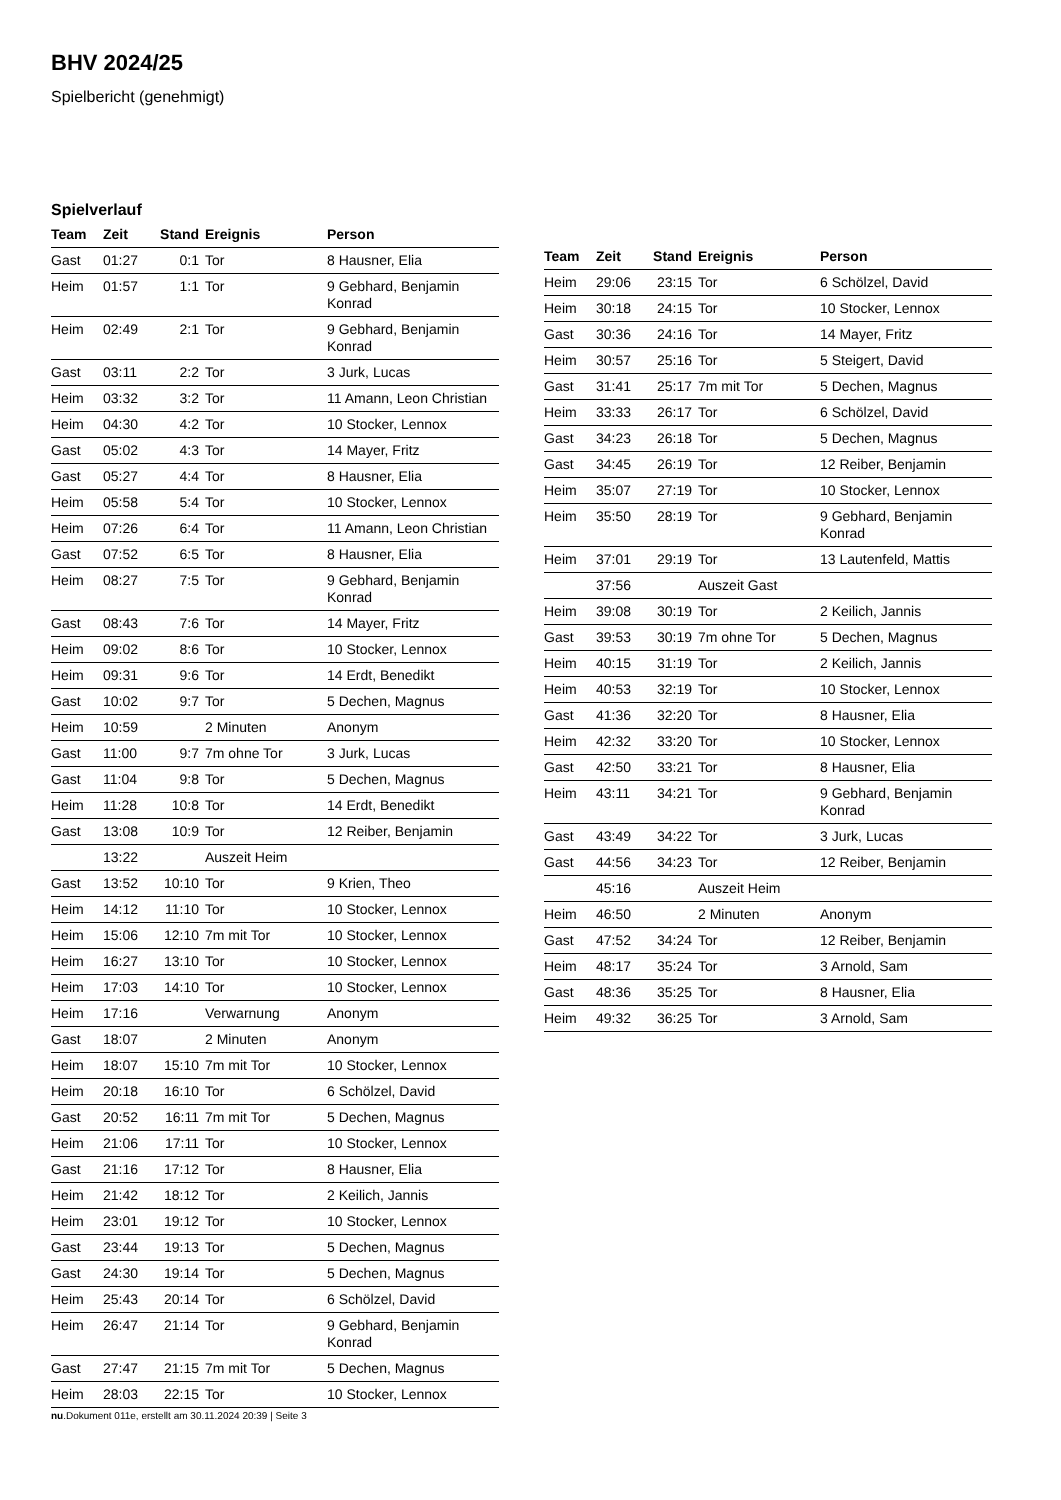BHV 2024/25
Spielbericht (genehmigt)
Spielverlauf
| Team | Zeit | Stand | Ereignis | Person |
| --- | --- | --- | --- | --- |
| Gast | 01:27 | 0:1 | Tor | 8 Hausner, Elia |
| Heim | 01:57 | 1:1 | Tor | 9 Gebhard, Benjamin Konrad |
| Heim | 02:49 | 2:1 | Tor | 9 Gebhard, Benjamin Konrad |
| Gast | 03:11 | 2:2 | Tor | 3 Jurk, Lucas |
| Heim | 03:32 | 3:2 | Tor | 11 Amann, Leon Christian |
| Heim | 04:30 | 4:2 | Tor | 10 Stocker, Lennox |
| Gast | 05:02 | 4:3 | Tor | 14 Mayer, Fritz |
| Gast | 05:27 | 4:4 | Tor | 8 Hausner, Elia |
| Heim | 05:58 | 5:4 | Tor | 10 Stocker, Lennox |
| Heim | 07:26 | 6:4 | Tor | 11 Amann, Leon Christian |
| Gast | 07:52 | 6:5 | Tor | 8 Hausner, Elia |
| Heim | 08:27 | 7:5 | Tor | 9 Gebhard, Benjamin Konrad |
| Gast | 08:43 | 7:6 | Tor | 14 Mayer, Fritz |
| Heim | 09:02 | 8:6 | Tor | 10 Stocker, Lennox |
| Heim | 09:31 | 9:6 | Tor | 14 Erdt, Benedikt |
| Gast | 10:02 | 9:7 | Tor | 5 Dechen, Magnus |
| Heim | 10:59 | | 2 Minuten | Anonym |
| Gast | 11:00 | 9:7 | 7m ohne Tor | 3 Jurk, Lucas |
| Gast | 11:04 | 9:8 | Tor | 5 Dechen, Magnus |
| Heim | 11:28 | 10:8 | Tor | 14 Erdt, Benedikt |
| Gast | 13:08 | 10:9 | Tor | 12 Reiber, Benjamin |
| | 13:22 | | Auszeit Heim | |
| Gast | 13:52 | 10:10 | Tor | 9 Krien, Theo |
| Heim | 14:12 | 11:10 | Tor | 10 Stocker, Lennox |
| Heim | 15:06 | 12:10 | 7m mit Tor | 10 Stocker, Lennox |
| Heim | 16:27 | 13:10 | Tor | 10 Stocker, Lennox |
| Heim | 17:03 | 14:10 | Tor | 10 Stocker, Lennox |
| Heim | 17:16 | | Verwarnung | Anonym |
| Gast | 18:07 | | 2 Minuten | Anonym |
| Heim | 18:07 | 15:10 | 7m mit Tor | 10 Stocker, Lennox |
| Heim | 20:18 | 16:10 | Tor | 6 Schölzel, David |
| Gast | 20:52 | 16:11 | 7m mit Tor | 5 Dechen, Magnus |
| Heim | 21:06 | 17:11 | Tor | 10 Stocker, Lennox |
| Gast | 21:16 | 17:12 | Tor | 8 Hausner, Elia |
| Heim | 21:42 | 18:12 | Tor | 2 Keilich, Jannis |
| Heim | 23:01 | 19:12 | Tor | 10 Stocker, Lennox |
| Gast | 23:44 | 19:13 | Tor | 5 Dechen, Magnus |
| Gast | 24:30 | 19:14 | Tor | 5 Dechen, Magnus |
| Heim | 25:43 | 20:14 | Tor | 6 Schölzel, David |
| Heim | 26:47 | 21:14 | Tor | 9 Gebhard, Benjamin Konrad |
| Gast | 27:47 | 21:15 | 7m mit Tor | 5 Dechen, Magnus |
| Heim | 28:03 | 22:15 | Tor | 10 Stocker, Lennox |
| Team | Zeit | Stand | Ereignis | Person |
| --- | --- | --- | --- | --- |
| Heim | 29:06 | 23:15 | Tor | 6 Schölzel, David |
| Heim | 30:18 | 24:15 | Tor | 10 Stocker, Lennox |
| Gast | 30:36 | 24:16 | Tor | 14 Mayer, Fritz |
| Heim | 30:57 | 25:16 | Tor | 5 Steigert, David |
| Gast | 31:41 | 25:17 | 7m mit Tor | 5 Dechen, Magnus |
| Heim | 33:33 | 26:17 | Tor | 6 Schölzel, David |
| Gast | 34:23 | 26:18 | Tor | 5 Dechen, Magnus |
| Gast | 34:45 | 26:19 | Tor | 12 Reiber, Benjamin |
| Heim | 35:07 | 27:19 | Tor | 10 Stocker, Lennox |
| Heim | 35:50 | 28:19 | Tor | 9 Gebhard, Benjamin Konrad |
| Heim | 37:01 | 29:19 | Tor | 13 Lautenfeld, Mattis |
| | 37:56 | | Auszeit Gast | |
| Heim | 39:08 | 30:19 | Tor | 2 Keilich, Jannis |
| Gast | 39:53 | 30:19 | 7m ohne Tor | 5 Dechen, Magnus |
| Heim | 40:15 | 31:19 | Tor | 2 Keilich, Jannis |
| Heim | 40:53 | 32:19 | Tor | 10 Stocker, Lennox |
| Gast | 41:36 | 32:20 | Tor | 8 Hausner, Elia |
| Heim | 42:32 | 33:20 | Tor | 10 Stocker, Lennox |
| Gast | 42:50 | 33:21 | Tor | 8 Hausner, Elia |
| Heim | 43:11 | 34:21 | Tor | 9 Gebhard, Benjamin Konrad |
| Gast | 43:49 | 34:22 | Tor | 3 Jurk, Lucas |
| Gast | 44:56 | 34:23 | Tor | 12 Reiber, Benjamin |
| | 45:16 | | Auszeit Heim | |
| Heim | 46:50 | | 2 Minuten | Anonym |
| Gast | 47:52 | 34:24 | Tor | 12 Reiber, Benjamin |
| Heim | 48:17 | 35:24 | Tor | 3 Arnold, Sam |
| Gast | 48:36 | 35:25 | Tor | 8 Hausner, Elia |
| Heim | 49:32 | 36:25 | Tor | 3 Arnold, Sam |
nu.Dokument 011e, erstellt am 30.11.2024 20:39 | Seite 3